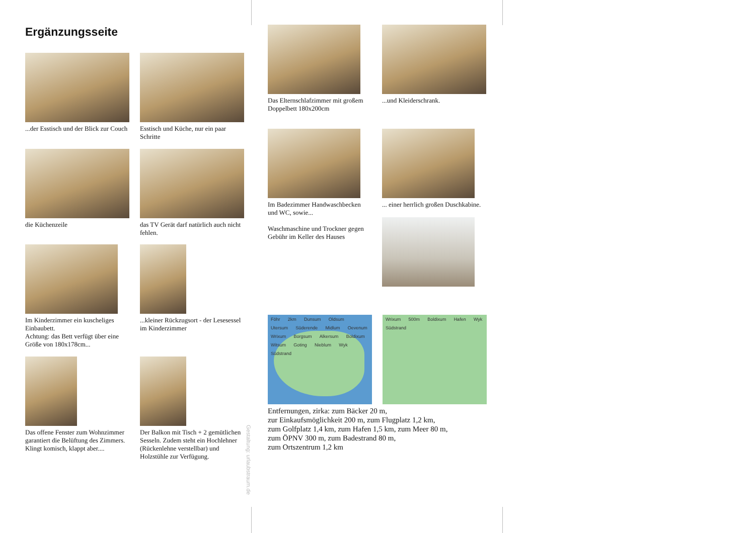Ergänzungsseite
...der Esstisch und der Blick zur Couch
Esstisch und Küche, nur ein paar Schritte
die Küchenzeile das TV Gerät darf natürlich auch nicht fehlen.
Im Kinderzimmer ein kuscheliges Einbaubett.
Achtung: das Bett verfügt über eine Größe von 180x178cm...
...kleiner Rückzugsort - der Lesesessel im Kinderzimmer
Das offene Fenster zum Wohnzimmer garantiert die Belüftung des Zimmers. Klingt komisch, klappt aber....
Der Balkon mit Tisch + 2 gemütlichen Sesseln. Zudem steht ein Hochlehner (Rückenlehne verstellbar) und Holzstühle zur Verfügung.
Gestaltung: urlaubstraum.de
Das Elternschlafzimmer mit großem Doppelbett 180x200cm
...und Kleiderschrank.
Im Badezimmer Handwaschbecken und WC, sowie...
Waschmaschine und Trockner gegen Gebühr im Keller des Hauses
... einer herrlich großen Duschkabine.
Föhr 2km Dunsum Oldsum Utersum Süderende Midlum Oevenum Wrixum Borgsum Alkersum Boldixum Witsum Goting Nieblum Wyk Südstrand
Wrixum 500m Boldixum Hafen Wyk Südstrand
Entfernungen, zirka: zum Bäcker 20 m,
zur Einkaufsmöglichkeit 200 m, zum Flugplatz 1,2 km,
zum Golfplatz 1,4 km, zum Hafen 1,5 km, zum Meer 80 m,
zum ÖPNV 300 m, zum Badestrand 80 m,
zum Ortszentrum 1,2 km